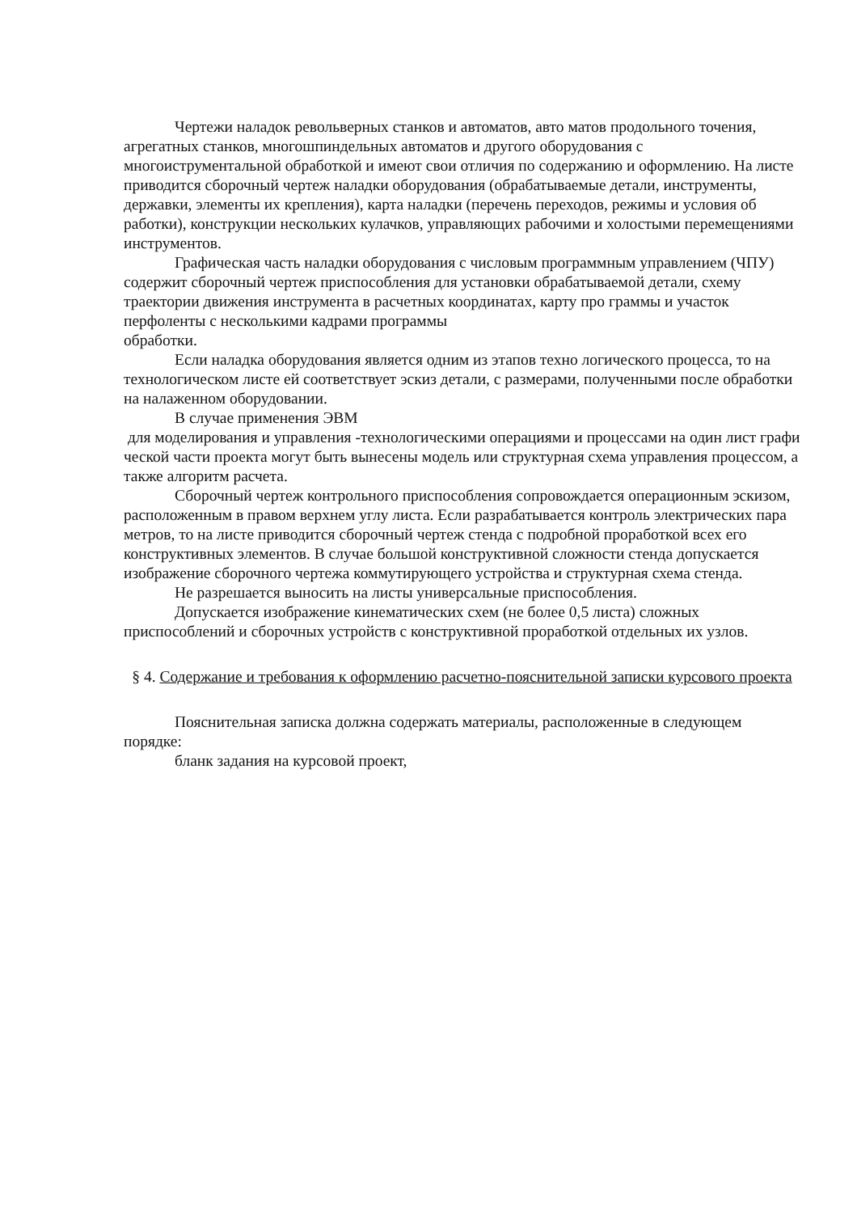Чертежи наладок револьверных станков и автоматов, авто матов продольного точения, агрегатных станков, многошпиндельных автоматов и другого оборудования с многоиструментальной обработкой и имеют свои отличия по содержанию и оформлению. На листе приводится сборочный чертеж наладки оборудования (обрабатываемые детали, инструменты, державки, элементы их крепления), карта наладки (перечень переходов, режимы и условия об работки), конструкции нескольких кулачков, управляющих рабочими и холостыми перемещениями инструментов.
Графическая часть наладки оборудования с числовым программным управлением (ЧПУ) содержит сборочный чертеж приспособления для установки обрабатываемой детали, схему траектории движения инструмента в расчетных координатах, карту про граммы и участок перфоленты с несколькими кадрами программы
обработки.
Если наладка оборудования является одним из этапов техно логического процесса, то на технологическом листе ей соответствует эскиз детали, с размерами, полученными после обработки на налаженном оборудовании.
В случае применения ЭВМ
для моделирования и управления -технологическими операциями и процессами на один лист графи ческой части проекта могут быть вынесены модель или структурная схема управления процессом, а также алгоритм расчета.
Сборочный чертеж контрольного приспособления сопровождается операционным эскизом, расположенным в правом верхнем углу листа. Если разрабатывается контроль электрических пара метров, то на листе приводится сборочный чертеж стенда с подробной проработкой всех его конструктивных элементов. В случае большой конструктивной сложности стенда допускается изображение сборочного чертежа коммутирующего устройства и структурная схема стенда.
Не разрешается выносить на листы универсальные приспособления.
Допускается изображение кинематических схем (не более 0,5 листа) сложных приспособлений и сборочных устройств с конструктивной проработкой отдельных их узлов.
§ 4. Содержание и требования к оформлению расчетно-пояснительной записки курсового проекта
Пояснительная записка должна содержать материалы, расположенные в следующем порядке:
бланк задания на курсовой проект,